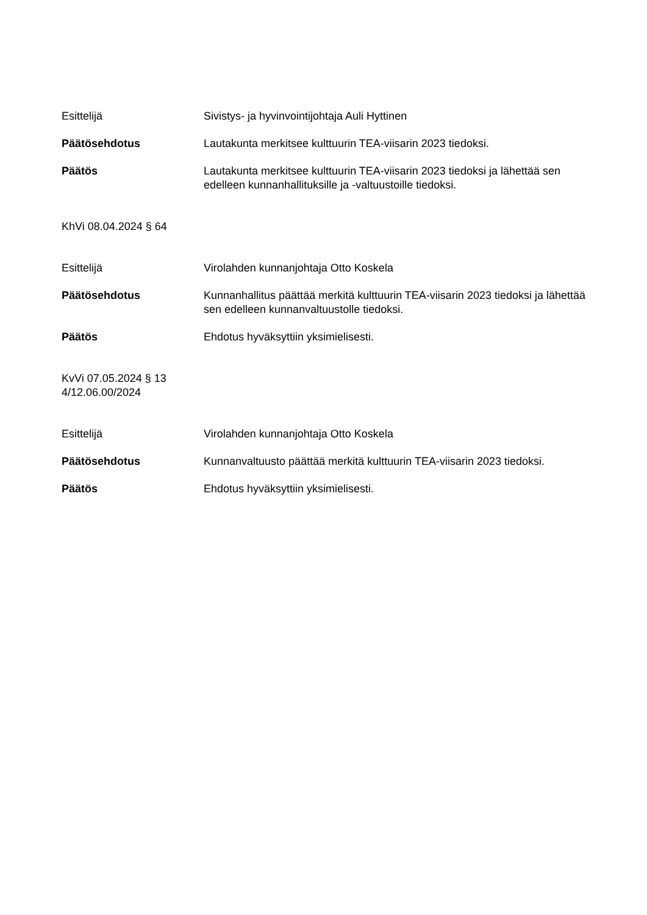Esittelijä Sivistys- ja hyvinvointijohtaja Auli Hyttinen
Päätösehdotus Lautakunta merkitsee kulttuurin TEA-viisarin 2023 tiedoksi.
Päätös Lautakunta merkitsee kulttuurin TEA-viisarin 2023 tiedoksi ja lähettää sen edelleen kunnanhallituksille ja -valtuustoille tiedoksi.
KhVi 08.04.2024 § 64
Esittelijä Virolahden kunnanjohtaja Otto Koskela
Päätösehdotus Kunnanhallitus päättää merkitä kulttuurin TEA-viisarin 2023 tiedoksi ja lähettää sen edelleen kunnanvaltuustolle tiedoksi.
Päätös Ehdotus hyväksyttiin yksimielisesti.
KvVi 07.05.2024 § 13
4/12.06.00/2024
Esittelijä Virolahden kunnanjohtaja Otto Koskela
Päätösehdotus Kunnanvaltuusto päättää merkitä kulttuurin TEA-viisarin 2023 tiedoksi.
Päätös Ehdotus hyväksyttiin yksimielisesti.